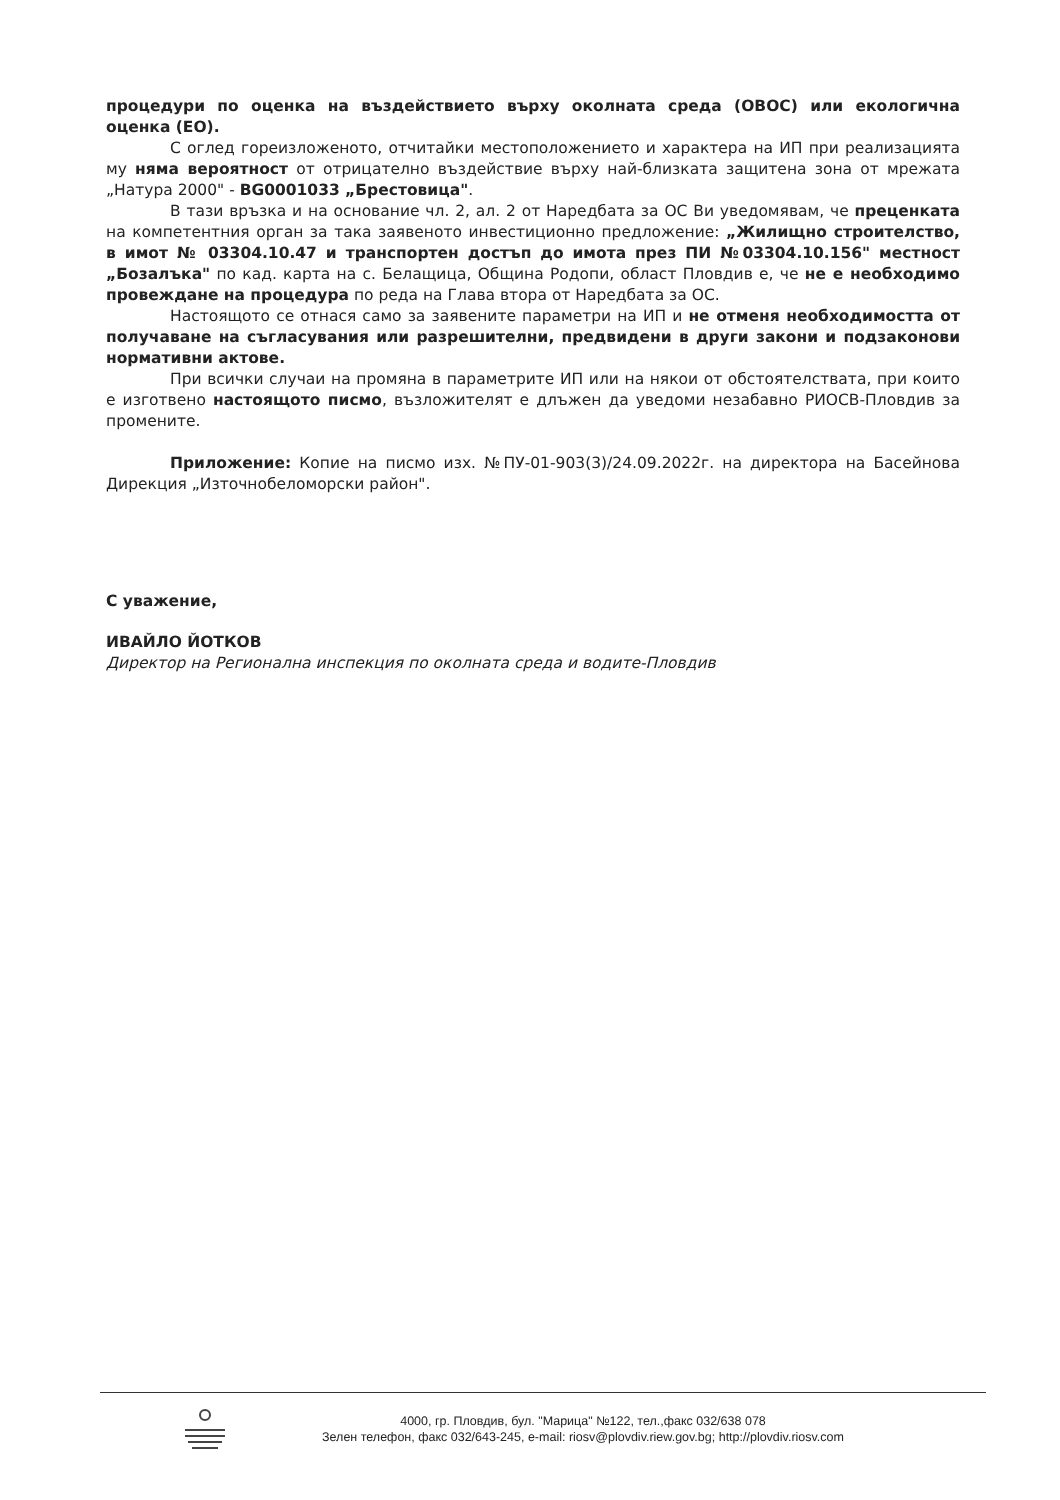процедури по оценка на въздействието върху околната среда (ОВОС) или екологична оценка (ЕО).
С оглед гореизложеното, отчитайки местоположението и характера на ИП при реализацията му няма вероятност от отрицателно въздействие върху най-близката защитена зона от мрежата „Натура 2000" - BG0001033 „Брестовица".
В тази връзка и на основание чл. 2, ал. 2 от Наредбата за ОС Ви уведомявам, че преценката на компетентния орган за така заявеното инвестиционно предложение: „Жилищно строителство, в имот № 03304.10.47 и транспортен достъп до имота през ПИ №03304.10.156" местност „Бозалъка" по кад. карта на с. Белащица, Община Родопи, област Пловдив е, че не е необходимо провеждане на процедура по реда на Глава втора от Наредбата за ОС.
Настоящото се отнася само за заявените параметри на ИП и не отменя необходимостта от получаване на съгласувания или разрешителни, предвидени в други закони и подзаконови нормативни актове.
При всички случаи на промяна в параметрите ИП или на някои от обстоятелствата, при които е изготвено настоящото писмо, възложителят е длъжен да уведоми незабавно РИОСВ-Пловдив за промените.
Приложение: Копие на писмо изх. №ПУ-01-903(3)/24.09.2022г. на директора на Басейнова Дирекция „Източнобеломорски район".
С уважение,
ИВАЙЛО ЙОТКОВ
Директор на Регионална инспекция по околната среда и водите-Пловдив
4000, гр. Пловдив, бул. "Марица" №122, тел.,факс 032/638 078
Зелен телефон, факс 032/643-245, e-mail: riosv@plovdiv.riew.gov.bg; http://plovdiv.riosv.com